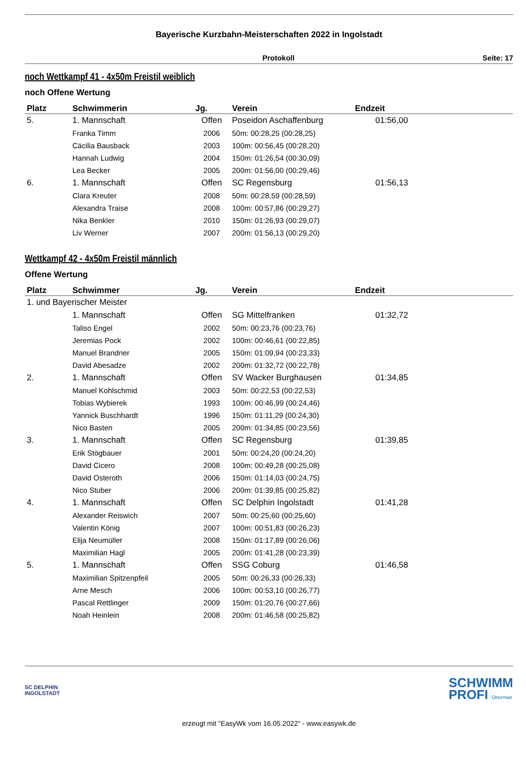Bayerische Kurzbahn-Meisterschaften 2022 in Ingolstadt
Protokoll Seite: 17
noch Wettkampf 41 - 4x50m Freistil weiblich
noch Offene Wertung
| Platz | Schwimmerin | Jg. | Verein | Endzeit |
| --- | --- | --- | --- | --- |
| 5. | 1. Mannschaft | Offen | Poseidon Aschaffenburg | 01:56,00 |
| | Franka Timm | 2006 | 50m: 00:28,25 (00:28,25) | |
| | Cäcilia Bausback | 2003 | 100m: 00:56,45 (00:28,20) | |
| | Hannah Ludwig | 2004 | 150m: 01:26,54 (00:30,09) | |
| | Lea Becker | 2005 | 200m: 01:56,00 (00:29,46) | |
| 6. | 1. Mannschaft | Offen | SC Regensburg | 01:56,13 |
| | Clara Kreuter | 2008 | 50m: 00:28,59 (00:28,59) | |
| | Alexandra Traise | 2008 | 100m: 00:57,86 (00:29,27) | |
| | Nika Benkler | 2010 | 150m: 01:26,93 (00:29,07) | |
| | Liv Werner | 2007 | 200m: 01:56,13 (00:29,20) | |
Wettkampf 42 - 4x50m Freistil männlich
Offene Wertung
| Platz | Schwimmer | Jg. | Verein | Endzeit |
| --- | --- | --- | --- | --- |
| 1. und Bayerischer Meister | | | | |
| | 1. Mannschaft | Offen | SG Mittelfranken | 01:32,72 |
| | Taliso Engel | 2002 | 50m: 00:23,76 (00:23,76) | |
| | Jeremias Pock | 2002 | 100m: 00:46,61 (00:22,85) | |
| | Manuel Brandner | 2005 | 150m: 01:09,94 (00:23,33) | |
| | David Abesadze | 2002 | 200m: 01:32,72 (00:22,78) | |
| 2. | 1. Mannschaft | Offen | SV Wacker Burghausen | 01:34,85 |
| | Manuel Kohlschmid | 2003 | 50m: 00:22,53 (00:22,53) | |
| | Tobias Wybierek | 1993 | 100m: 00:46,99 (00:24,46) | |
| | Yannick Buschhardt | 1996 | 150m: 01:11,29 (00:24,30) | |
| | Nico Basten | 2005 | 200m: 01:34,85 (00:23,56) | |
| 3. | 1. Mannschaft | Offen | SC Regensburg | 01:39,85 |
| | Erik Stögbauer | 2001 | 50m: 00:24,20 (00:24,20) | |
| | David Cicero | 2008 | 100m: 00:49,28 (00:25,08) | |
| | David Osteroth | 2006 | 150m: 01:14,03 (00:24,75) | |
| | Nico Stuber | 2006 | 200m: 01:39,85 (00:25,82) | |
| 4. | 1. Mannschaft | Offen | SC Delphin Ingolstadt | 01:41,28 |
| | Alexander Reiswich | 2007 | 50m: 00:25,60 (00:25,60) | |
| | Valentin König | 2007 | 100m: 00:51,83 (00:26,23) | |
| | Elija Neumüller | 2008 | 150m: 01:17,89 (00:26,06) | |
| | Maximilian Hagl | 2005 | 200m: 01:41,28 (00:23,39) | |
| 5. | 1. Mannschaft | Offen | SSG Coburg | 01:46,58 |
| | Maximilian Spitzenpfeil | 2005 | 50m: 00:26,33 (00:26,33) | |
| | Arne Mesch | 2006 | 100m: 00:53,10 (00:26,77) | |
| | Pascal Rettlinger | 2009 | 150m: 01:20,76 (00:27,66) | |
| | Noah Heinlein | 2008 | 200m: 01:46,58 (00:25,82) | |
SC DELPHIN
INGOLSTADT
SCHWIMM
PROFI Obermair
erzeugt mit "EasyWk vom 16.05.2022" - www.easywk.de